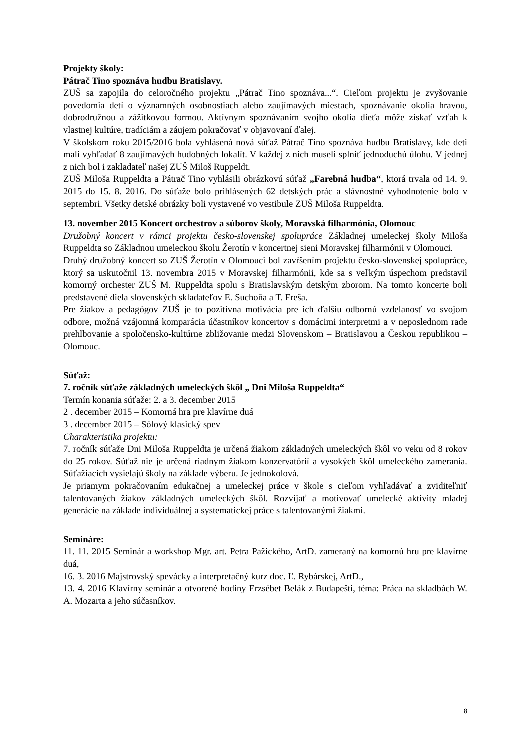Projekty školy:
Pátrač Tino spoznáva hudbu Bratislavy.
ZUŠ sa zapojila do celoročného projektu „Pátrač Tino spoznáva...“. Cieľom projektu je zvyšovanie povedomia detí o významných osobnostiach alebo zaujímavých miestach, spoznávanie okolia hravou, dobrodružnou a zážitkovou formou. Aktívnym spoznávaním svojho okolia dieťa môže získať vzťah k vlastnej kultúre, tradíciám a záujem pokračovať v objavovaní ďalej.
V školskom roku 2015/2016 bola vyhlásená nová súťaž Pátrač Tino spoznáva hudbu Bratislavy, kde deti mali vyhľadať 8 zaujímavých hudobných lokalít. V každej z nich museli splniť jednoduchú úlohu. V jednej z nich bol i zakladateľ našej ZUŠ Miloš Ruppeldt.
ZUŠ Miloša Ruppeldta a Pátrač Tino vyhlásili obrázkovú súťaž „Farebná hudba“, ktorá trvala od 14. 9. 2015 do 15. 8. 2016. Do súťaže bolo prihlásených 62 detských prác a slávnostné vyhodnotenie bolo v septembri. Všetky detské obrázky boli vystavené vo vestibule ZUŠ Miloša Ruppeldta.
13. november 2015 Koncert orchestrov a súborov školy, Moravská filharmónia, Olomouc
Družobný koncert v rámci projektu česko-slovenskej spolupráce Základnej umeleckej školy Miloša Ruppeldta so Základnou umeleckou školu Žerotín v koncertnej sieni Moravskej filharmónii v Olomouci.
Druhý družobný koncert so ZUŠ Žerotín v Olomouci bol zavŕšením projektu česko-slovenskej spolupráce, ktorý sa uskutočnil 13. novembra 2015 v Moravskej filharmónii, kde sa s veľkým úspechom predstavil komorný orchester ZUŠ M. Ruppeldta spolu s Bratislavským detským zborom. Na tomto koncerte boli predstavené diela slovenských skladateľov E. Suchoňa a T. Freša.
Pre žiakov a pedagógov ZUŠ je to pozitívna motivácia pre ich ďalšiu odbornú vzdelanosť vo svojom odbore, možná vzájomná komparácia účastníkov koncertov s domácimi interpretmi a v neposlednom rade prehlbovanie a spoločensko-kultúrne zbližovanie medzi Slovenskom – Bratislavou a Českou republikou – Olomouc.
Súťaž:
7. ročník súťaže základných umeleckých škôl „ Dni Miloša Ruppeldta“
Termín konania súťaže: 2. a 3. december 2015
2 . december 2015 – Komorná hra pre klavírne duá
3 . december 2015 – Sólový klasický spev
Charakteristika projektu:
7. ročník súťaže Dni Miloša Ruppeldta je určená žiakom základných umeleckých škôl vo veku od 8 rokov do 25 rokov. Súťaž nie je určená riadnym žiakom konzervatórií a vysokých škôl umeleckého zamerania. Súťažiacich vysielajú školy na základe výberu. Je jednokolová.
Je priamym pokračovaním edukačnej a umeleckej práce v škole s cieľom vyhľadávať a zviditeľniť talentovaných žiakov základných umeleckých škôl. Rozvíjať a motivovať umelecké aktivity mladej generácie na základe individuálnej a systematickej práce s talentovanými žiakmi.
Semináre:
11. 11. 2015 Seminár a workshop Mgr. art. Petra Pažického, ArtD. zameraný na komornú hru pre klavírne duá,
16. 3. 2016 Majstrovský spevácky a interpretačný kurz doc. Ľ. Rybárskej, ArtD.,
13. 4. 2016 Klavírny seminár a otvorené hodiny Erzsébet Belák z Budapešti, téma: Práca na skladbách W. A. Mozarta a jeho súčasníkov.
8